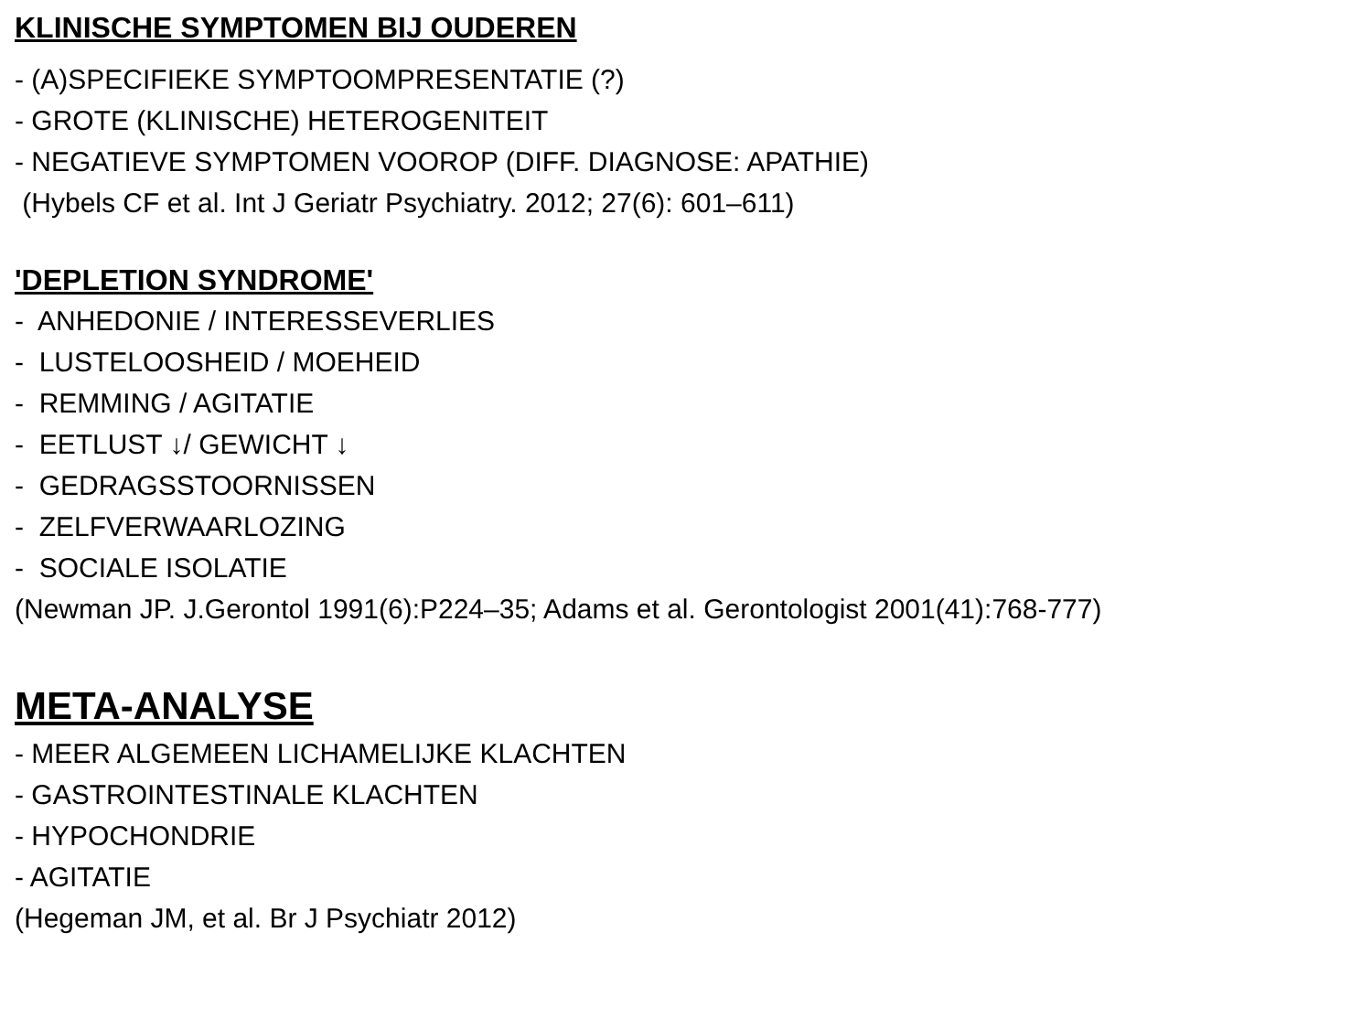KLINISCHE SYMPTOMEN BIJ OUDEREN
- (A)SPECIFIEKE SYMPTOOMPRESENTATIE (?)
- GROTE (KLINISCHE) HETEROGENITEIT
- NEGATIEVE SYMPTOMEN VOOROP (DIFF. DIAGNOSE: APATHIE)
(Hybels CF et al. Int J Geriatr Psychiatry. 2012; 27(6): 601–611)
'DEPLETION SYNDROME'
- ANHEDONIE / INTERESSEVERLIES
- LUSTELOOSHEID / MOEHEID
- REMMING / AGITATIE
- EETLUST ↓/ GEWICHT ↓
- GEDRAGSSTOORNISSEN
- ZELFVERWAARLOZING
- SOCIALE ISOLATIE
(Newman JP. J.Gerontol 1991(6):P224–35; Adams et al. Gerontologist 2001(41):768-777)
META-ANALYSE
- MEER ALGEMEEN LICHAMELIJKE KLACHTEN
- GASTROINTESTINALE KLACHTEN
- HYPOCHONDRIE
- AGITATIE
(Hegeman JM, et al. Br J Psychiatr 2012)